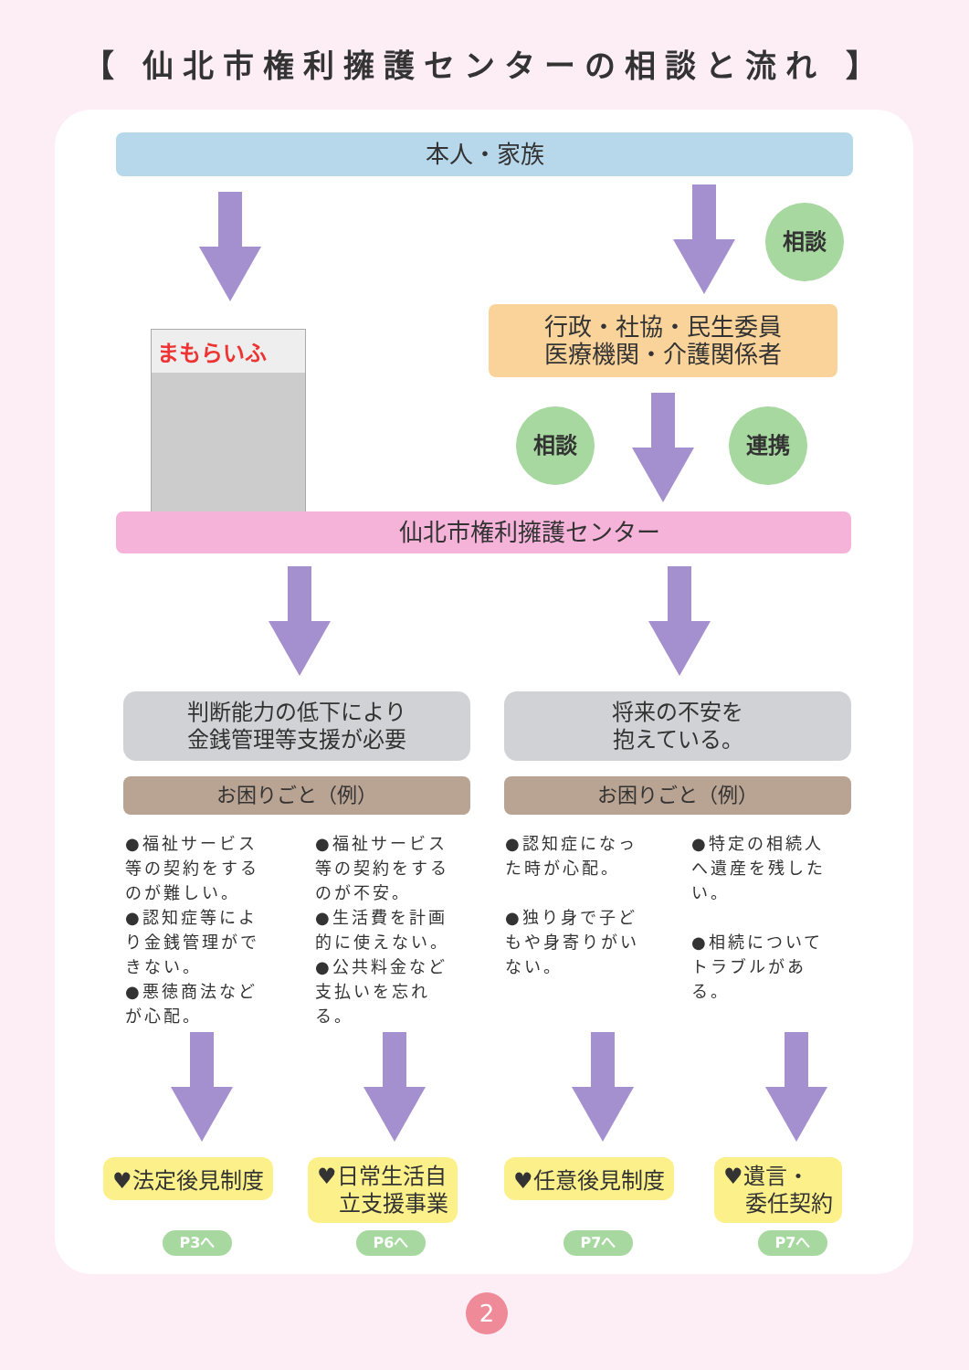【 仙北市権利擁護センターの相談と流れ 】
本人・家族
相談
まもらいふ
行政・社協・民生委員
医療機関・介護関係者
相談 連携
仙北市権利擁護センター
判断能力の低下により
金銭管理等支援が必要
将来の不安を
抱えている。
お困りごと（例） お困りごと（例）
●福祉サービス等の契約をするのが難しい。
●認知症等により金銭管理ができない。
●悪徳商法などが心配。
●福祉サービス等の契約をするのが不安。
●生活費を計画的に使えない。
●公共料金など支払いを忘れる。
●認知症になった時が心配。
●独り身で子どもや身寄りがいない。
●特定の相続人へ遺産を残したい。
●相続についてトラブルがある。
♥法定後見制度
♥日常生活自
　立支援事業
♥任意後見制度
♥遺言・
　委任契約
P3へ P6へ P7へ P7へ
2